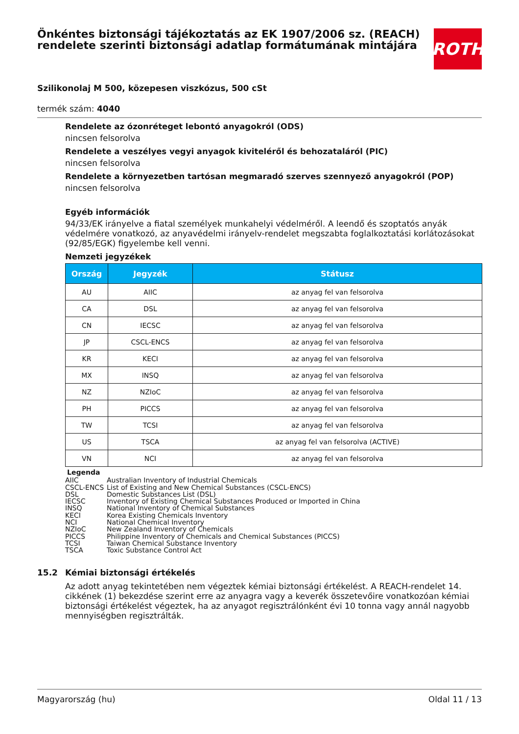Önkéntes biztonsági tájékoztatás az EK 1907/2006 sz. (REACH) rendelete szerinti biztonsági adatlap formátumának mintájára
ROTH
Szilikonolaj M 500, közepesen viszkózus, 500 cSt
termék szám: 4040
Rendelete az ózonréteget lebontó anyagokról (ODS)
nincsen felsorolva
Rendelete a veszélyes vegyi anyagok kiviteléről és behozataláról (PIC)
nincsen felsorolva
Rendelete a környezetben tartósan megmaradó szerves szennyező anyagokról (POP)
nincsen felsorolva
Egyéb információk
94/33/EK irányelve a fiatal személyek munkahelyi védelméről. A leendő és szoptatós anyák védelmére vonatkozó, az anyavédelmi irányelv-rendelet megszabta foglalkoztatási korlátozásokat (92/85/EGK) figyelembe kell venni.
Nemzeti jegyzékek
| Ország | Jegyzék | Státusz |
| --- | --- | --- |
| AU | AIIC | az anyag fel van felsorolva |
| CA | DSL | az anyag fel van felsorolva |
| CN | IECSC | az anyag fel van felsorolva |
| JP | CSCL-ENCS | az anyag fel van felsorolva |
| KR | KECI | az anyag fel van felsorolva |
| MX | INSQ | az anyag fel van felsorolva |
| NZ | NZIoC | az anyag fel van felsorolva |
| PH | PICCS | az anyag fel van felsorolva |
| TW | TCSI | az anyag fel van felsorolva |
| US | TSCA | az anyag fel van felsorolva (ACTIVE) |
| VN | NCI | az anyag fel van felsorolva |
Legenda
AIIC Australian Inventory of Industrial Chemicals
CSCL-ENCS List of Existing and New Chemical Substances (CSCL-ENCS)
DSL Domestic Substances List (DSL)
IECSC Inventory of Existing Chemical Substances Produced or Imported in China
INSQ National Inventory of Chemical Substances
KECI Korea Existing Chemicals Inventory
NCI National Chemical Inventory
NZIoC New Zealand Inventory of Chemicals
PICCS Philippine Inventory of Chemicals and Chemical Substances (PICCS)
TCSI Taiwan Chemical Substance Inventory
TSCA Toxic Substance Control Act
15.2 Kémiai biztonsági értékelés
Az adott anyag tekintetében nem végeztek kémiai biztonsági értékelést. A REACH-rendelet 14. cikkének (1) bekezdése szerint erre az anyagra vagy a keverék összetevőire vonatkozóan kémiai biztonsági értékelést végeztek, ha az anyagot regisztrálónként évi 10 tonna vagy annál nagyobb mennyiségben regisztrálták.
Magyarország (hu) Oldal 11 / 13